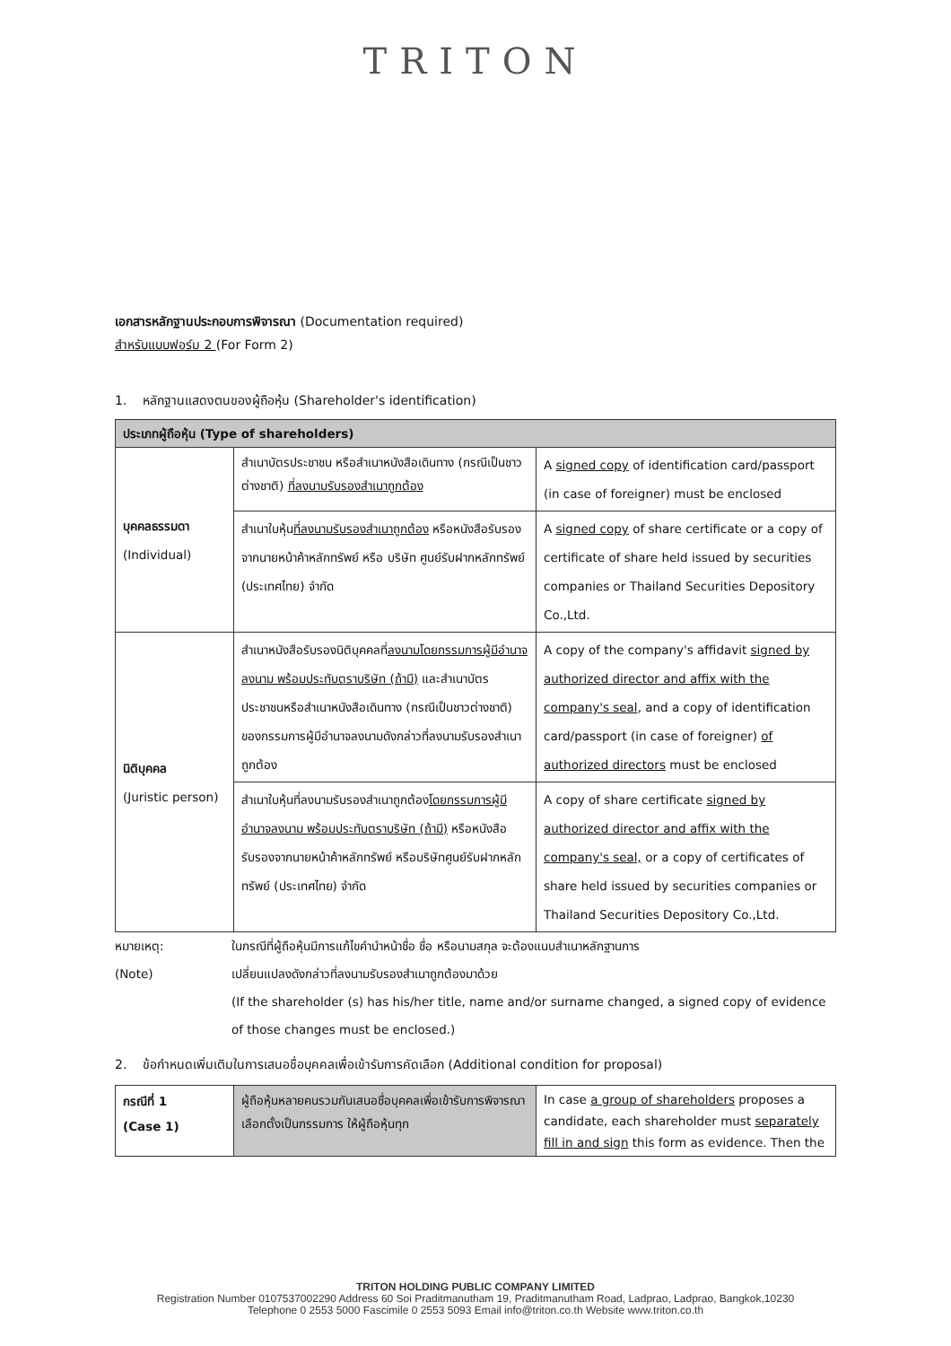TRITON
เอกสารหลักฐานประกอบการพิจารณา (Documentation required)
สำหรับแบบฟอร์ม 2 (For Form 2)
1. หลักฐานแสดงตนของผู้ถือหุ้น (Shareholder's identification)
| ประเภทผู้ถือหุ้น (Type of shareholders) | | |
| --- | --- | --- |
| บุคคลธรรมดา (Individual) | สำเนาบัตรประชาชน หรือสำเนาหนังสือเดินทาง (กรณีเป็นชาวต่างชาติ) ที่ลงนามรับรองสำเนาถูกต้อง | A signed copy of identification card/passport (in case of foreigner) must be enclosed |
| | สำเนาใบหุ้น ที่ลงนามรับรองสำเนาถูกต้อง หรือหนังสือรับรองจากนายหน้าค้าหลักทรัพย์ หรือ บริษัท ศูนย์รับฝากหลักทรัพย์ (ประเทศไทย) จำกัด | A signed copy of share certificate or a copy of certificate of share held issued by securities companies or Thailand Securities Depository Co.,Ltd. |
| นิติบุคคล (Juristic person) | สำเนาหนังสือรับรองนิติบุคคลที่ ลงนามโดยกรรมการผู้มีอำนาจลงนาม พร้อมประทับตราบริษัท (ถ้ามี) และสำเนาบัตรประชาชนหรือสำเนาหนังสือเดินทาง (กรณีเป็นชาวต่างชาติ) ของกรรมการผู้มีอำนาจลงนามดังกล่าวที่ลงนามรับรองสำเนาถูกต้อง | A copy of the company's affidavit signed by authorized director and affix with the company's seal , and a copy of identification card/passport (in case of foreigner) of authorized directors must be enclosed |
| | สำเนาใบหุ้นที่ลงนามรับรองสำเนาถูกต้อง โดยกรรมการผู้มีอำนาจลงนาม พร้อมประทับตราบริษัท (ถ้ามี) หรือหนังสือรับรองจากนายหน้าค้าหลักทรัพย์ หรือบริษัทศูนย์รับฝากหลักทรัพย์ (ประเทศไทย) จำกัด | A copy of share certificate signed by authorized director and affix with the company's seal, or a copy of certificates of share held issued by securities companies or Thailand Securities Depository Co.,Ltd. |
| หมายเหตุ: | ในกรณีที่ผู้ถือหุ้นมีการแก้ไขคำนำหน้าชื่อ ชื่อ หรือนามสกุล จะต้องแนบสำเนาหลักฐานการ |
| (Note) | เปลี่ยนแปลงดังกล่าวที่ลงนามรับรองสำเนาถูกต้องมาด้วย (If the shareholder (s) has his/her title, name and/or surname changed, a signed copy of evidence of those changes must be enclosed.) |
2. ข้อกำหนดเพิ่มเติมในการเสนอชื่อบุคคลเพื่อเข้ารับการคัดเลือก (Additional condition for proposal)
| กรณีที่ 1 (Case 1) | ผู้ถือหุ้นหลายคนรวมกันเสนอชื่อบุคคลเพื่อเข้ารับการพิจารณาเลือกตั้งเป็นกรรมการ ให้ผู้ถือหุ้นทุก | In case a group of shareholders proposes a candidate, each shareholder must separately fill in and sign this form as evidence. Then the |
TRITON HOLDING PUBLIC COMPANY LIMITED
Registration Number 0107537002290 Address 60 Soi Praditmanutham 19, Praditmanutham Road, Ladprao, Ladprao, Bangkok,10230
Telephone 0 2553 5000 Fascimile 0 2553 5093 Email info@triton.co.th Website www.triton.co.th